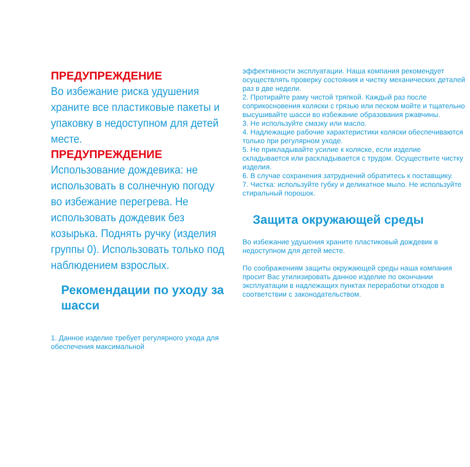ПРЕДУПРЕЖДЕНИЕ
Во избежание риска удушения храните все пластиковые пакеты и упаковку в недоступном для детей месте.
ПРЕДУПРЕЖДЕНИЕ
Использование дождевика: не использовать в солнечную погоду во избежание перегрева. Не использовать дождевик без козырька. Поднять ручку (изделия группы 0). Использовать только под наблюдением взрослых.
Рекомендации по уходу за шасси
1. Данное изделие требует регулярного ухода для обеспечения максимальной
эффективности эксплуатации. Наша компания рекомендует осуществлять проверку состояния и чистку механических деталей раз в две недели.
2. Протирайте раму чистой тряпкой. Каждый раз после соприкосновения коляски с грязью или песком мойте и тщательно высушивайте шасси во избежание образования ржавчины.
3. Не используйте смазку или масло.
4. Надлежащие рабочие характеристики коляски обеспечиваются только при регулярном уходе.
5. Не прикладывайте усилие к коляске, если изделие складывается или раскладывается с трудом. Осуществите чистку изделия.
6. В случае сохранения затруднений обратитесь к поставщику.
7. Чистка: используйте губку и деликатное мыло. Не используйте стиральный порошок.
Защита окружающей среды
Во избежание удушения храните пластиковый дождевик в недоступном для детей месте.
По соображениям защиты окружающей среды наша компания просит Вас утилизировать данное изделие по окончании эксплуатации в надлежащих пунктах переработки отходов в соответствии с законодательством.